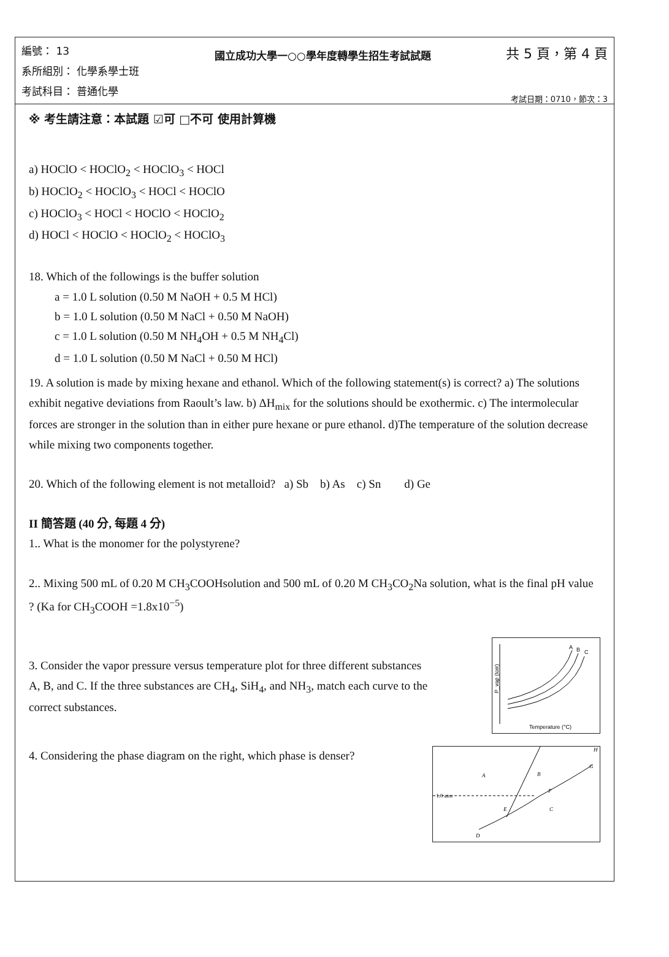編號： 13
系所組別： 化學系學士班
考試科目： 普通化學
國立成功大學一○○學年度轉學生招生考試試題
共 5 頁，第 4 頁
考試日期：0710，節次：3
※ 考生請注意：本試題 ☑可 □不可 使用計算機
a) HOClO < HOClO<sub>2</sub> < HOClO<sub>3</sub> < HOCl
b) HOClO<sub>2</sub> < HOClO<sub>3</sub> < HOCl < HOClO
c) HOClO<sub>3</sub> < HOCl < HOClO < HOClO<sub>2</sub>
d) HOCl < HOClO < HOClO<sub>2</sub> < HOClO<sub>3</sub>
18. Which of the followings is the buffer solution
a = 1.0 L solution (0.50 M NaOH + 0.5 M HCl)
b = 1.0 L solution (0.50 M NaCl + 0.50 M NaOH)
c = 1.0 L solution (0.50 M NH<sub>4</sub>OH + 0.5 M NH<sub>4</sub>Cl)
d = 1.0 L solution (0.50 M NaCl + 0.50 M HCl)
19. A solution is made by mixing hexane and ethanol. Which of the following statement(s) is correct? a) The solutions exhibit negative deviations from Raoult’s law. b) ΔH<sub>mix</sub> for the solutions should be exothermic. c) The intermolecular forces are stronger in the solution than in either pure hexane or pure ethanol. d)The temperature of the solution decrease while mixing two components together.
20. Which of the following element is not metalloid? a) Sb b) As c) Sn d) Ge
II 簡答題 (40 分, 每題 4 分)
1.. What is the monomer for the polystyrene?
2.. Mixing 500 mL of 0.20 M CH<sub>3</sub>COOHsolution and 500 mL of 0.20 M CH<sub>3</sub>CO<sub>2</sub>Na solution, what is the final pH value ? (Ka for CH<sub>3</sub>COOH =1.8x10<sup>−5</sup>)
3. Consider the vapor pressure versus temperature plot for three different substances A, B, and C. If the three substances are CH<sub>4</sub>, SiH<sub>4</sub>, and NH<sub>3</sub>, match each curve to the correct substances.
P_vap (torr)
A
B
C
Temperature (°C)
4. Considering the phase diagram on the right, which phase is denser?
1.0 atm
A
B
C
D
E
F
G
H